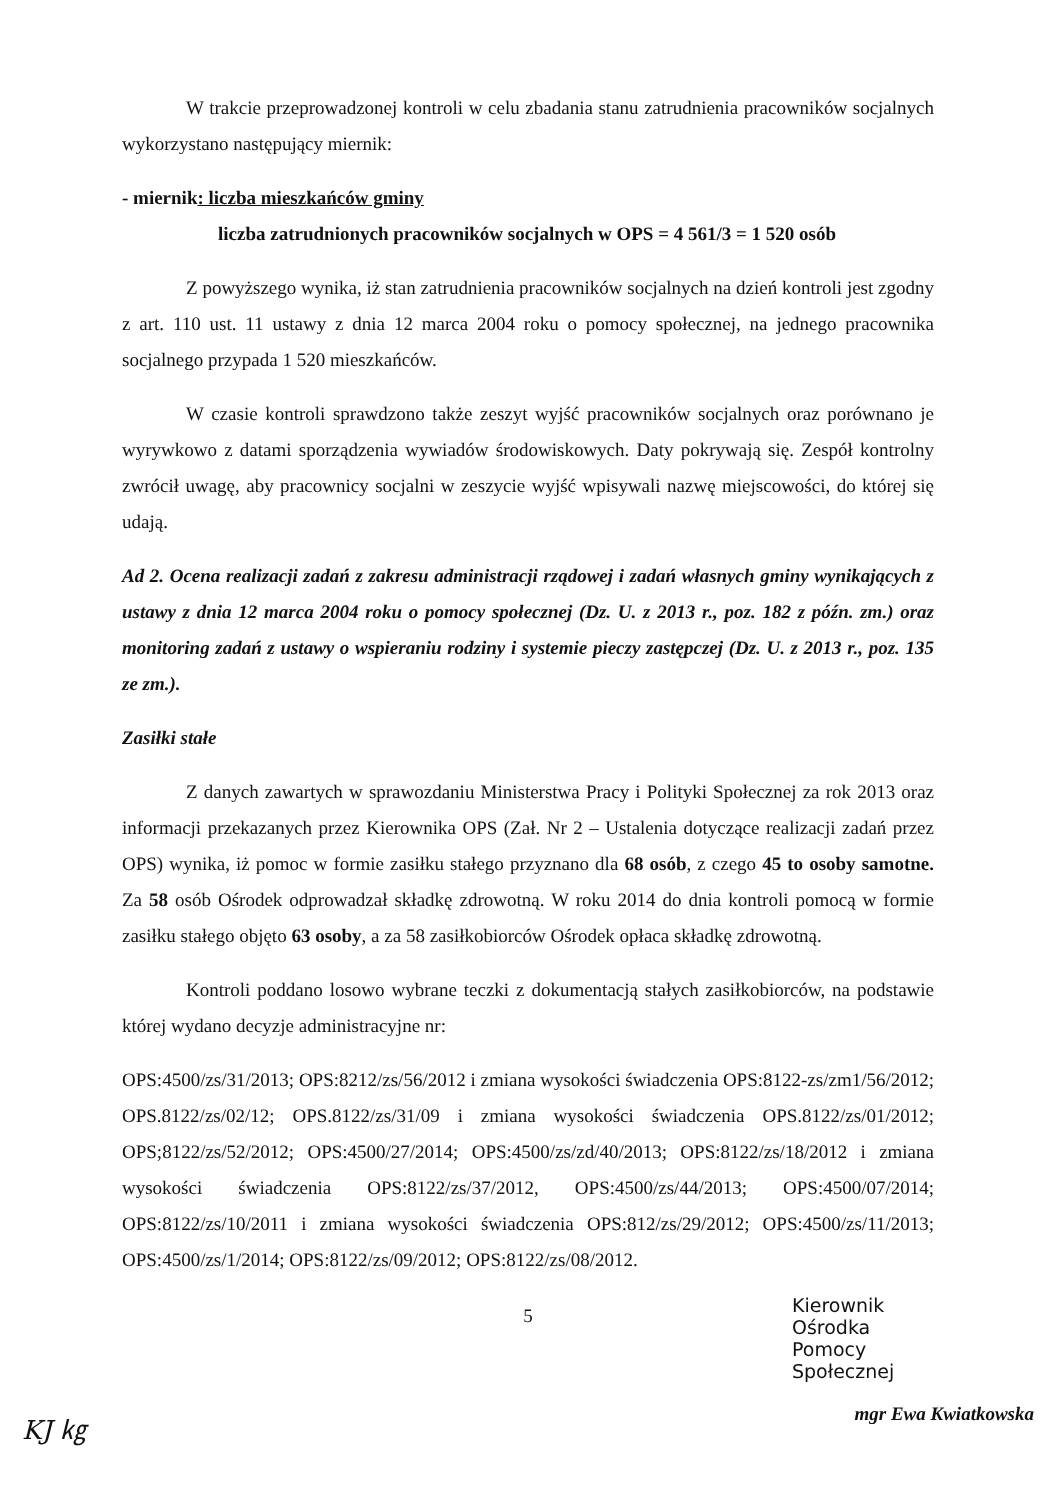W trakcie przeprowadzonej kontroli w celu zbadania stanu zatrudnienia pracowników socjalnych wykorzystano następujący miernik:
- miernik: liczba mieszkańców gminy
liczba zatrudnionych pracowników socjalnych w OPS = 4 561/3 = 1 520 osób
Z powyższego wynika, iż stan zatrudnienia pracowników socjalnych na dzień kontroli jest zgodny z art. 110 ust. 11 ustawy z dnia 12 marca 2004 roku o pomocy społecznej, na jednego pracownika socjalnego przypada 1 520 mieszkańców.
W czasie kontroli sprawdzono także zeszyt wyjść pracowników socjalnych oraz porównano je wyrywkowo z datami sporządzenia wywiadów środowiskowych. Daty pokrywają się. Zespół kontrolny zwrócił uwagę, aby pracownicy socjalni w zeszycie wyjść wpisywali nazwę miejscowości, do której się udają.
Ad 2. Ocena realizacji zadań z zakresu administracji rządowej i zadań własnych gminy wynikających z ustawy z dnia 12 marca 2004 roku o pomocy społecznej (Dz. U. z 2013 r., poz. 182 z późn. zm.) oraz monitoring zadań z ustawy o wspieraniu rodziny i systemie pieczy zastępczej (Dz. U. z 2013 r., poz. 135 ze zm.).
Zasiłki stałe
Z danych zawartych w sprawozdaniu Ministerstwa Pracy i Polityki Społecznej za rok 2013 oraz informacji przekazanych przez Kierownika OPS (Zał. Nr 2 – Ustalenia dotyczące realizacji zadań przez OPS) wynika, iż pomoc w formie zasiłku stałego przyznano dla 68 osób, z czego 45 to osoby samotne. Za 58 osób Ośrodek odprowadzał składkę zdrowotną. W roku 2014 do dnia kontroli pomocą w formie zasiłku stałego objęto 63 osoby, a za 58 zasiłkobiorców Ośrodek opłaca składkę zdrowotną.
Kontroli poddano losowo wybrane teczki z dokumentacją stałych zasiłkobiorców, na podstawie której wydano decyzje administracyjne nr:
OPS:4500/zs/31/2013; OPS:8212/zs/56/2012 i zmiana wysokości świadczenia OPS:8122-zs/zm1/56/2012; OPS.8122/zs/02/12; OPS.8122/zs/31/09 i zmiana wysokości świadczenia OPS.8122/zs/01/2012; OPS;8122/zs/52/2012; OPS:4500/27/2014; OPS:4500/zs/zd/40/2013; OPS:8122/zs/18/2012 i zmiana wysokości świadczenia OPS:8122/zs/37/2012, OPS:4500/zs/44/2013; OPS:4500/07/2014; OPS:8122/zs/10/2011 i zmiana wysokości świadczenia OPS:812/zs/29/2012; OPS:4500/zs/11/2013; OPS:4500/zs/1/2014; OPS:8122/zs/09/2012; OPS:8122/zs/08/2012.
5
Kierownik Ośrodka
Pomocy Społecznej
mgr Ewa Kwiatkowska
KJ ㎏